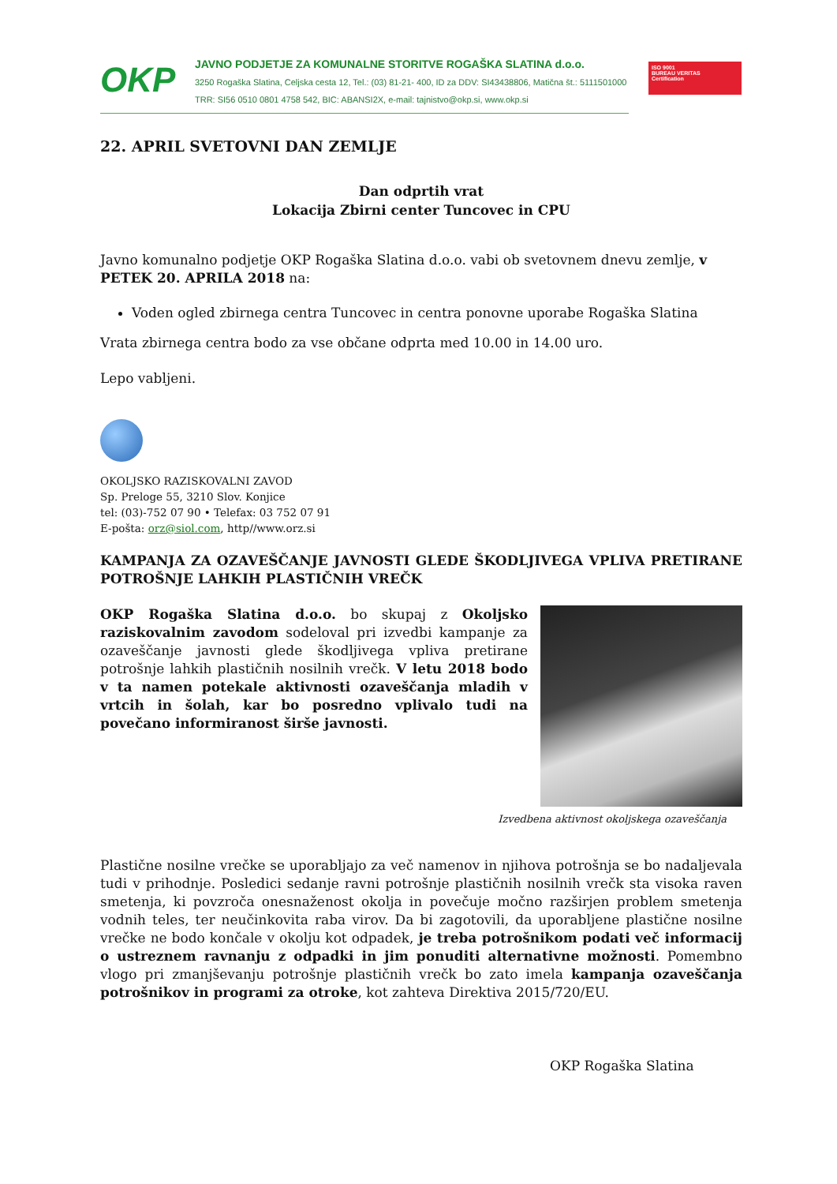OKP
JAVNO PODJETJE ZA KOMUNALNE STORITVE ROGAŠKA SLATINA d.o.o.
3250 Rogaška Slatina, Celjska cesta 12, Tel.: (03) 81-21- 400, ID za DDV: SI43438806, Matična št.: 5111501000
TRR: SI56 0510 0801 4758 542, BIC: ABANSI2X, e-mail: tajnistvo@okp.si, www.okp.si
ISO 9001
BUREAU VERITAS
Certification
22. APRIL SVETOVNI DAN ZEMLJE
Dan odprtih vrat
Lokacija Zbirni center Tuncovec in CPU
Javno komunalno podjetje OKP Rogaška Slatina d.o.o. vabi ob svetovnem dnevu zemlje, v PETEK 20. APRILA 2018 na:
Voden ogled zbirnega centra Tuncovec in centra ponovne uporabe Rogaška Slatina
Vrata zbirnega centra bodo za vse občane odprta med 10.00 in 14.00 uro.
Lepo vabljeni.
OKOLJSKO RAZISKOVALNI ZAVOD
Sp. Preloge 55, 3210 Slov. Konjice
tel: (03)-752 07 90 • Telefax: 03 752 07 91
E-pošta: orz@siol.com, http//www.orz.si
KAMPANJA ZA OZAVEŠČANJE JAVNOSTI GLEDE ŠKODLJIVEGA VPLIVA PRETIRANE POTROŠNJE LAHKIH PLASTIČNIH VREČK
OKP Rogaška Slatina d.o.o. bo skupaj z Okoljsko raziskovalnim zavodom sodeloval pri izvedbi kampanje za ozaveščanje javnosti glede škodljivega vpliva pretirane potrošnje lahkih plastičnih nosilnih vrečk. V letu 2018 bodo v ta namen potekale aktivnosti ozaveščanja mladih v vrtcih in šolah, kar bo posredno vplivalo tudi na povečano informiranost širše javnosti.
Izvedbena aktivnost okoljskega ozaveščanja
Plastične nosilne vrečke se uporabljajo za več namenov in njihova potrošnja se bo nadaljevala tudi v prihodnje. Posledici sedanje ravni potrošnje plastičnih nosilnih vrečk sta visoka raven smetenja, ki povzroča onesnaženost okolja in povečuje močno razširjen problem smetenja vodnih teles, ter neučinkovita raba virov. Da bi zagotovili, da uporabljene plastične nosilne vrečke ne bodo končale v okolju kot odpadek, je treba potrošnikom podati več informacij o ustreznem ravnanju z odpadki in jim ponuditi alternativne možnosti. Pomembno vlogo pri zmanjševanju potrošnje plastičnih vrečk bo zato imela kampanja ozaveščanja potrošnikov in programi za otroke, kot zahteva Direktiva 2015/720/EU.
OKP Rogaška Slatina